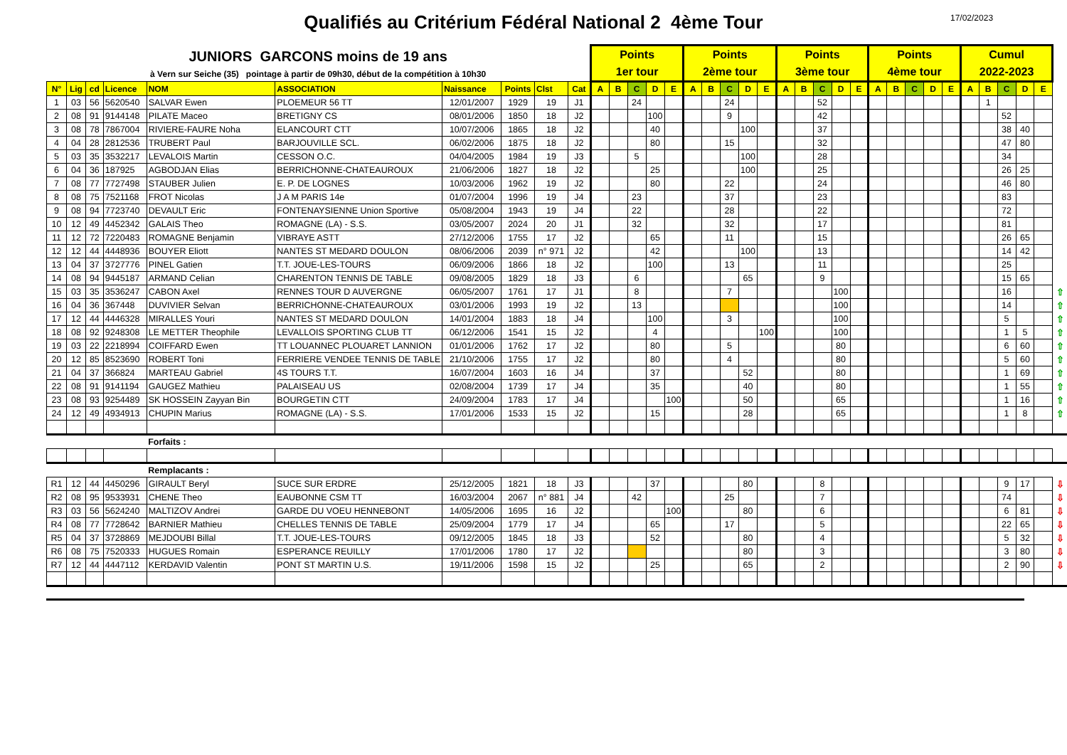Qualifiés au Critérium Fédéral National 2 4ème Tour
17/02/2023
| JUNIORS GARCONS moins de 19 ans à Vern sur Seiche (35) pointage à partir de 09h30, début de la compétition à 10h30 | | | | | | | | | | Points 1er tour | | | | | Points 2ème tour | | | | | Points 3ème tour | | | | | Points 4ème tour | | | | | Cumul 2022-2023 | | | | | |
| N° | Lig | cd | Licence | NOM | ASSOCIATION | Naissance | Points | Clst | Cat | A | B | C | D | E | A | B | C | D | E | A | B | C | D | E | A | B | C | D | E | A | B | C | D | E | |
| 1 | 03 | 56 | 5620540 | SALVAR Ewen | PLOEMEUR 56 TT | 12/01/2007 | 1929 | 19 | J1 | | | 24 | | | | | 24 | | | | | 52 | | | | | | | | | 1 | | | | |
| 2 | 08 | 91 | 9144148 | PILATE Maceo | BRETIGNY CS | 08/01/2006 | 1850 | 18 | J2 | | | | 100 | | | | 9 | | | | | 42 | | | | | | | | | | 52 | | | |
| 3 | 08 | 78 | 7867004 | RIVIERE-FAURE Noha | ELANCOURT CTT | 10/07/2006 | 1865 | 18 | J2 | | | | 40 | | | | | 100 | | | | 37 | | | | | | | | | | 38 | 40 | | |
| 4 | 04 | 28 | 2812536 | TRUBERT Paul | BARJOUVILLE SCL. | 06/02/2006 | 1875 | 18 | J2 | | | | 80 | | | | 15 | | | | | 32 | | | | | | | | | | 47 | 80 | | |
| 5 | 03 | 35 | 3532217 | LEVALOIS Martin | CESSON O.C. | 04/04/2005 | 1984 | 19 | J3 | | | 5 | | | | | | 100 | | | | 28 | | | | | | | | | | 34 | | | |
| 6 | 04 | 36 | 187925 | AGBODJAN Elias | BERRICHONNE-CHATEAUROUX | 21/06/2006 | 1827 | 18 | J2 | | | | 25 | | | | | 100 | | | | 25 | | | | | | | | | | 26 | 25 | | |
| 7 | 08 | 77 | 7727498 | STAUBER Julien | E. P. DE LOGNES | 10/03/2006 | 1962 | 19 | J2 | | | | 80 | | | | 22 | | | | | 24 | | | | | | | | | | 46 | 80 | | |
| 8 | 08 | 75 | 7521168 | FROT Nicolas | J A M PARIS 14e | 01/07/2004 | 1996 | 19 | J4 | | | 23 | | | | | 37 | | | | | 23 | | | | | | | | | | 83 | | | |
| 9 | 08 | 94 | 7723740 | DEVAULT Eric | FONTENAYSIENNE Union Sportive | 05/08/2004 | 1943 | 19 | J4 | | | 22 | | | | | 28 | | | | | 22 | | | | | | | | | | 72 | | | |
| 10 | 12 | 49 | 4452342 | GALAIS Theo | ROMAGNE (LA) - S.S. | 03/05/2007 | 2024 | 20 | J1 | | | 32 | | | | | 32 | | | | | 17 | | | | | | | | | | 81 | | | |
| 11 | 12 | 72 | 7220483 | ROMAGNE Benjamin | VIBRAYE ASTT | 27/12/2006 | 1755 | 17 | J2 | | | | 65 | | | | 11 | | | | | 15 | | | | | | | | | | 26 | 65 | | |
| 12 | 12 | 44 | 4448936 | BOUYER Eliott | NANTES ST MEDARD DOULON | 08/06/2006 | 2039 | n° 971 | J2 | | | | 42 | | | | | 100 | | | | 13 | | | | | | | | | | 14 | 42 | | |
| 13 | 04 | 37 | 3727776 | PINEL Gatien | T.T. JOUE-LES-TOURS | 06/09/2006 | 1866 | 18 | J2 | | | | 100 | | | | 13 | | | | | 11 | | | | | | | | | | 25 | | | |
| 14 | 08 | 94 | 9445187 | ARMAND Celian | CHARENTON TENNIS DE TABLE | 09/08/2005 | 1829 | 18 | J3 | | | 6 | | | | | | 65 | | | | 9 | | | | | | | | | | 15 | 65 | | |
| 15 | 03 | 35 | 3536247 | CABON Axel | RENNES TOUR D AUVERGNE | 06/05/2007 | 1761 | 17 | J1 | | | 8 | | | | | 7 | | | | | | 100 | | | | | | | | | 16 | | | ⇧ |
| 16 | 04 | 36 | 367448 | DUVIVIER Selvan | BERRICHONNE-CHATEAUROUX | 03/01/2006 | 1993 | 19 | J2 | | | 13 | | | | | | | | | | | 100 | | | | | | | | | 14 | | | ⇧ |
| 17 | 12 | 44 | 4446328 | MIRALLES Youri | NANTES ST MEDARD DOULON | 14/01/2004 | 1883 | 18 | J4 | | | | 100 | | | | 3 | | | | | | 100 | | | | | | | | | 5 | | | ⇧ |
| 18 | 08 | 92 | 9248308 | LE METTER Theophile | LEVALLOIS SPORTING CLUB TT | 06/12/2006 | 1541 | 15 | J2 | | | | 4 | | | | | | 100 | | | | 100 | | | | | | | | | 1 | 5 | | ⇧ |
| 19 | 03 | 22 | 2218994 | COIFFARD Ewen | TT LOUANNEC PLOUARET LANNION | 01/01/2006 | 1762 | 17 | J2 | | | | 80 | | | | 5 | | | | | | 80 | | | | | | | | | 6 | 60 | | ⇧ |
| 20 | 12 | 85 | 8523690 | ROBERT Toni | FERRIERE VENDEE TENNIS DE TABLE | 21/10/2006 | 1755 | 17 | J2 | | | | 80 | | | | 4 | | | | | | 80 | | | | | | | | | 5 | 60 | | ⇧ |
| 21 | 04 | 37 | 366824 | MARTEAU Gabriel | 4S TOURS T.T. | 16/07/2004 | 1603 | 16 | J4 | | | | 37 | | | | | 52 | | | | | 80 | | | | | | | | | 1 | 69 | | ⇧ |
| 22 | 08 | 91 | 9141194 | GAUGEZ Mathieu | PALAISEAU US | 02/08/2004 | 1739 | 17 | J4 | | | | 35 | | | | | 40 | | | | | 80 | | | | | | | | | 1 | 55 | | ⇧ |
| 23 | 08 | 93 | 9254489 | SK HOSSEIN Zayyan Bin | BOURGETIN CTT | 24/09/2004 | 1783 | 17 | J4 | | | | | 100 | | | | 50 | | | | | 65 | | | | | | | | | 1 | 16 | | ⇧ |
| 24 | 12 | 49 | 4934913 | CHUPIN Marius | ROMAGNE (LA) - S.S. | 17/01/2006 | 1533 | 15 | J2 | | | | 15 | | | | | 28 | | | | | 65 | | | | | | | | | 1 | 8 | | ⇧ |
| | | | | Forfaits : | | | | | | | | | | | | | | | | | | | | | | | | | | | | | | | |
| | | | | Remplacants : | | | | | | | | | | | | | | | | | | | | | | | | | | | | | | | |
| R1 | 12 | 44 | 4450296 | GIRAULT Beryl | SUCE SUR ERDRE | 25/12/2005 | 1821 | 18 | J3 | | | | 37 | | | | | 80 | | | | 8 | | | | | | | | | | 9 | 17 | | ⇩ |
| R2 | 08 | 95 | 9533931 | CHENE Theo | EAUBONNE CSM TT | 16/03/2004 | 2067 | n° 881 | J4 | | | 42 | | | | | 25 | | | | | 7 | | | | | | | | | | 74 | | | ⇩ |
| R3 | 03 | 56 | 5624240 | MALTIZOV Andrei | GARDE DU VOEU HENNEBONT | 14/05/2006 | 1695 | 16 | J2 | | | | | 100 | | | | 80 | | | | 6 | | | | | | | | | | 6 | 81 | | ⇩ |
| R4 | 08 | 77 | 7728642 | BARNIER Mathieu | CHELLES TENNIS DE TABLE | 25/09/2004 | 1779 | 17 | J4 | | | | 65 | | | | 17 | | | | | 5 | | | | | | | | | | 22 | 65 | | ⇩ |
| R5 | 04 | 37 | 3728869 | MEJDOUBI Billal | T.T. JOUE-LES-TOURS | 09/12/2005 | 1845 | 18 | J3 | | | | 52 | | | | | 80 | | | | 4 | | | | | | | | | | 5 | 32 | | ⇩ |
| R6 | 08 | 75 | 7520333 | HUGUES Romain | ESPERANCE REUILLY | 17/01/2006 | 1780 | 17 | J2 | | | | | | | | | 80 | | | | 3 | | | | | | | | | | 3 | 80 | | ⇩ |
| R7 | 12 | 44 | 4447112 | KERDAVID Valentin | PONT ST MARTIN U.S. | 19/11/2006 | 1598 | 15 | J2 | | | | 25 | | | | | 65 | | | | 2 | | | | | | | | | | 2 | 90 | | ⇩ |